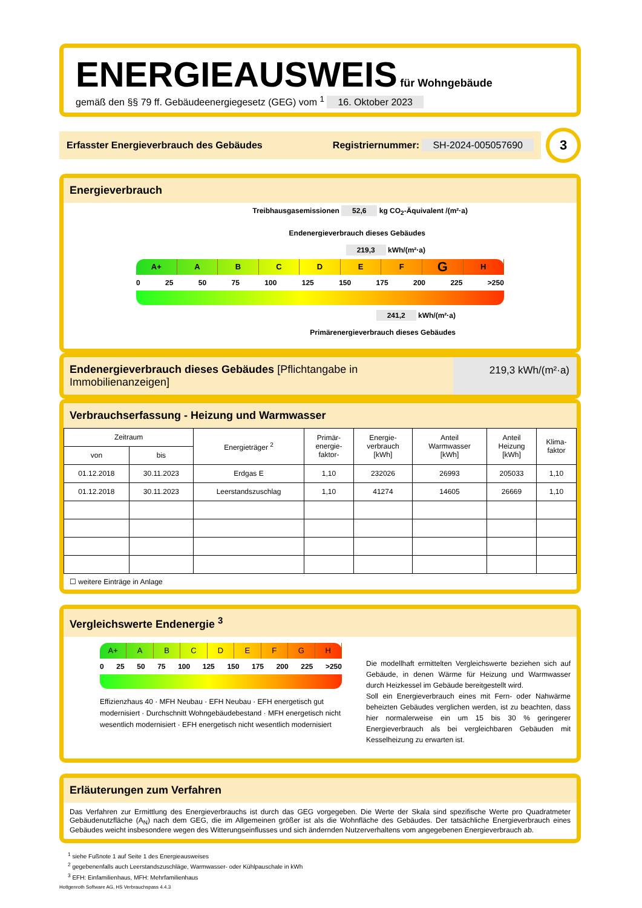ENERGIEAUSWEIS für Wohngebäude
gemäß den §§ 79 ff. Gebäudeenergiegesetz (GEG) vom <sup>1</sup> 16. Oktober 2023
Erfasster Energieverbrauch des Gebäudes Registriernummer: SH-2024-005057690
3
Energieverbrauch
Treibhausgasemissionen 52,6 kg CO<sub>2</sub>-Äquivalent /(m²·a)
Endenergieverbrauch dieses Gebäudes
219,3 kWh/(m²·a)
A+ ABCDEFGH
0 25 50 75 100 125 150 175 200 225 >250
241,2 kWh/(m²·a)
Primärenergieverbrauch dieses Gebäudes
Endenergieverbrauch dieses Gebäudes [Pflichtangabe in Immobilienanzeigen]
219,3 kWh/(m²·a)
Verbrauchserfassung - Heizung und Warmwasser
| Zeitraum | | Energieträger <sup>2</sup> | Primär- energie- faktor- | Energie- verbrauch [kWh] | Anteil Warmwasser [kWh] | Anteil Heizung [kWh] | Klima- faktor |
| --- | --- | --- | --- | --- | --- | --- | --- |
| von | bis | | | | | | |
| 01.12.2018 | 30.11.2023 | Erdgas E | 1,10 | 232026 | 26993 | 205033 | 1,10 |
| 01.12.2018 | 30.11.2023 | Leerstandszuschlag | 1,10 | 41274 | 14605 | 26669 | 1,10 |
☐ weitere Einträge in Anlage
Vergleichswerte Endenergie <sup>3</sup>
A+ ABCDEFGH
0 25 50 75 100 125 150 175 200 225 >250
Effizienzhaus 40 · MFH Neubau · EFH Neubau · EFH energetisch gut modernisiert · Durchschnitt Wohngebäudebestand · MFH energetisch nicht wesentlich modernisiert · EFH energetisch nicht wesentlich modernisiert
Die modellhaft ermittelten Vergleichswerte beziehen sich auf Gebäude, in denen Wärme für Heizung und Warmwasser durch Heizkessel im Gebäude bereitgestellt wird.
Soll ein Energieverbrauch eines mit Fern- oder Nahwärme beheizten Gebäudes verglichen werden, ist zu beachten, dass hier normalerweise ein um 15 bis 30 % geringerer Energieverbrauch als bei vergleichbaren Gebäuden mit Kesselheizung zu erwarten ist.
Erläuterungen zum Verfahren
Das Verfahren zur Ermittlung des Energieverbrauchs ist durch das GEG vorgegeben. Die Werte der Skala sind spezifische Werte pro Quadratmeter Gebäudenutzfläche (A<sub>N</sub>) nach dem GEG, die im Allgemeinen größer ist als die Wohnfläche des Gebäudes. Der tatsächliche Energieverbrauch eines Gebäudes weicht insbesondere wegen des Witterungseinflusses und sich ändernden Nutzerverhaltens vom angegebenen Energieverbrauch ab.
<sup>1</sup> siehe Fußnote 1 auf Seite 1 des Energieausweises
<sup>2</sup> gegebenenfalls auch Leerstandszuschläge, Warmwasser- oder Kühlpauschale in kWh
<sup>3</sup> EFH: Einfamilienhaus, MFH: Mehrfamilienhaus
Hottgenroth Software AG, HS Verbrauchspass 4.4.3